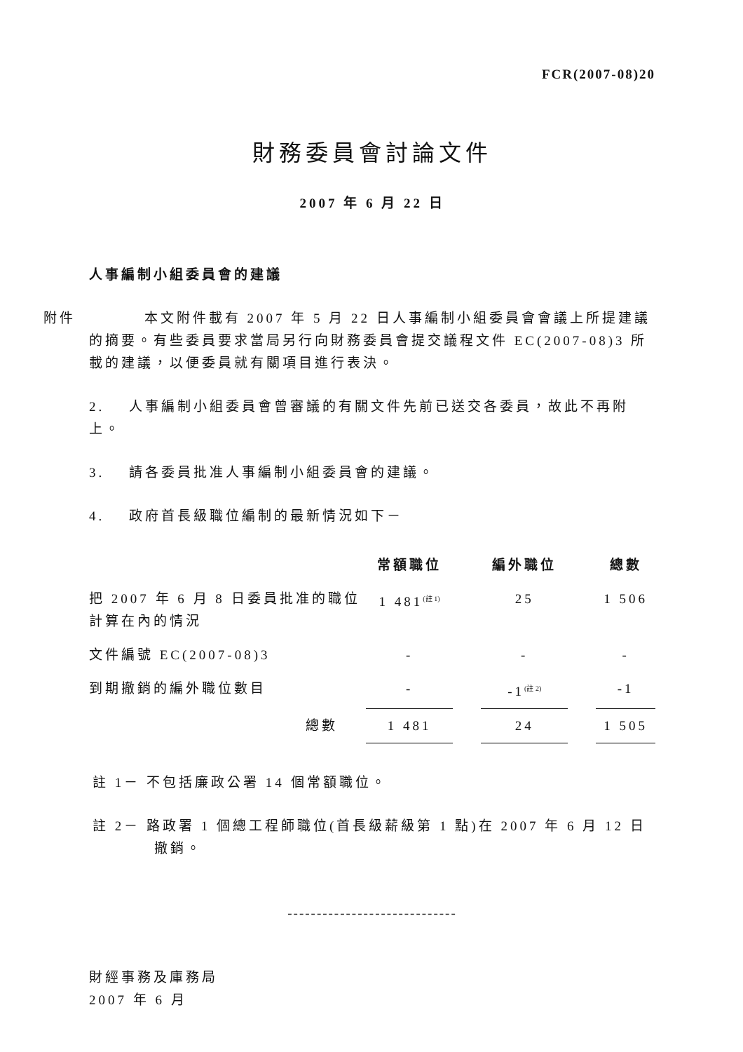FCR(2007-08)20
財務委員會討論文件
2007 年 6 月 22 日
人事編制小組委員會的建議
附件 本文附件載有 2007 年 5 月 22 日人事編制小組委員會會議上所提建議的摘要。有些委員要求當局另行向財務委員會提交議程文件 EC(2007-08)3 所載的建議，以便委員就有關項目進行表決。
2. 人事編制小組委員會曾審議的有關文件先前已送交各委員，故此不再附上。
3. 請各委員批准人事編制小組委員會的建議。
4. 政府首長級職位編制的最新情況如下－
| | 常額職位 | | 編外職位 | | 總數 |
| --- | --- | --- | --- | --- | --- |
| 把 2007 年 6 月 8 日委員批准的職位計算在內的情況 | 1 481<sup>(註 1)</sup> | | 25 | | 1 506 |
| 文件編號 EC(2007-08)3 | - | | - | | - |
| 到期撤銷的編外職位數目 | - | | -1<sup>(註 2)</sup> | | -1 |
| 總數 | 1 481 | | 24 | | 1 505 |
註 1－ 不包括廉政公署 14 個常額職位。
註 2－ 路政署 1 個總工程師職位(首長級薪級第 1 點)在 2007 年 6 月 12 日
撤銷。
-----------------------------
財經事務及庫務局
2007 年 6 月